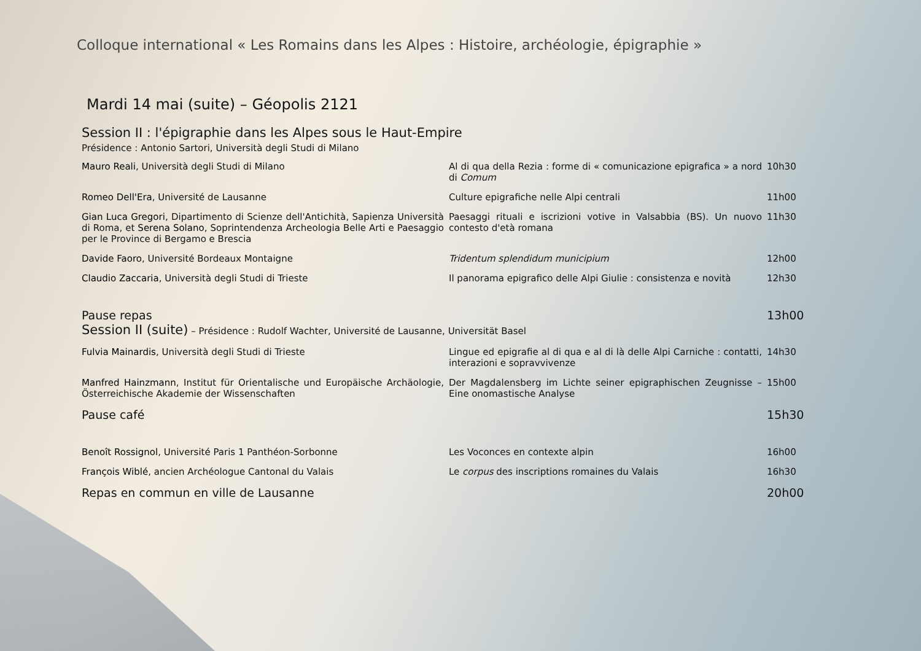Colloque international « Les Romains dans les Alpes : Histoire, archéologie, épigraphie »
Mardi 14 mai (suite) – Géopolis 2121
Session II : l'épigraphie dans les Alpes sous le Haut-Empire
Présidence : Antonio Sartori, Università degli Studi di Milano
| Mauro Reali , Università degli Studi di Milano | Al di qua della Rezia : forme di « comunicazione epigrafica » a nord di Comum | 10h30 |
| Romeo Dell'Era , Université de Lausanne | Culture epigrafiche nelle Alpi centrali | 11h00 |
| Gian Luca Gregori , Dipartimento di Scienze dell'Antichità, Sapienza Università di Roma, et Serena Solano , Soprintendenza Archeologia Belle Arti e Paesaggio per le Province di Bergamo e Brescia | Paesaggi rituali e iscrizioni votive in Valsabbia (BS). Un nuovo contesto d'età romana | 11h30 |
| Davide Faoro , Université Bordeaux Montaigne | Tridentum splendidum municipium | 12h00 |
| Claudio Zaccaria , Università degli Studi di Trieste | Il panorama epigrafico delle Alpi Giulie : consistenza e novità | 12h30 |
| Pause repas | | 13h00 |
| Session II (suite) – Présidence : Rudolf Wachter, Université de Lausanne, Universität Basel | | |
| Fulvia Mainardis , Università degli Studi di Trieste | Lingue ed epigrafie al di qua e al di là delle Alpi Carniche : contatti, interazioni e sopravvivenze | 14h30 |
| Manfred Hainzmann , Institut für Orientalische und Europäische Archäologie, Österreichische Akademie der Wissenschaften | Der Magdalensberg im Lichte seiner epigraphischen Zeugnisse – Eine onomastische Analyse | 15h00 |
| Pause café | | 15h30 |
| Benoît Rossignol , Université Paris 1 Panthéon-Sorbonne | Les Voconces en contexte alpin | 16h00 |
| François Wiblé , ancien Archéologue Cantonal du Valais | Le corpus des inscriptions romaines du Valais | 16h30 |
| Repas en commun en ville de Lausanne | | 20h00 |